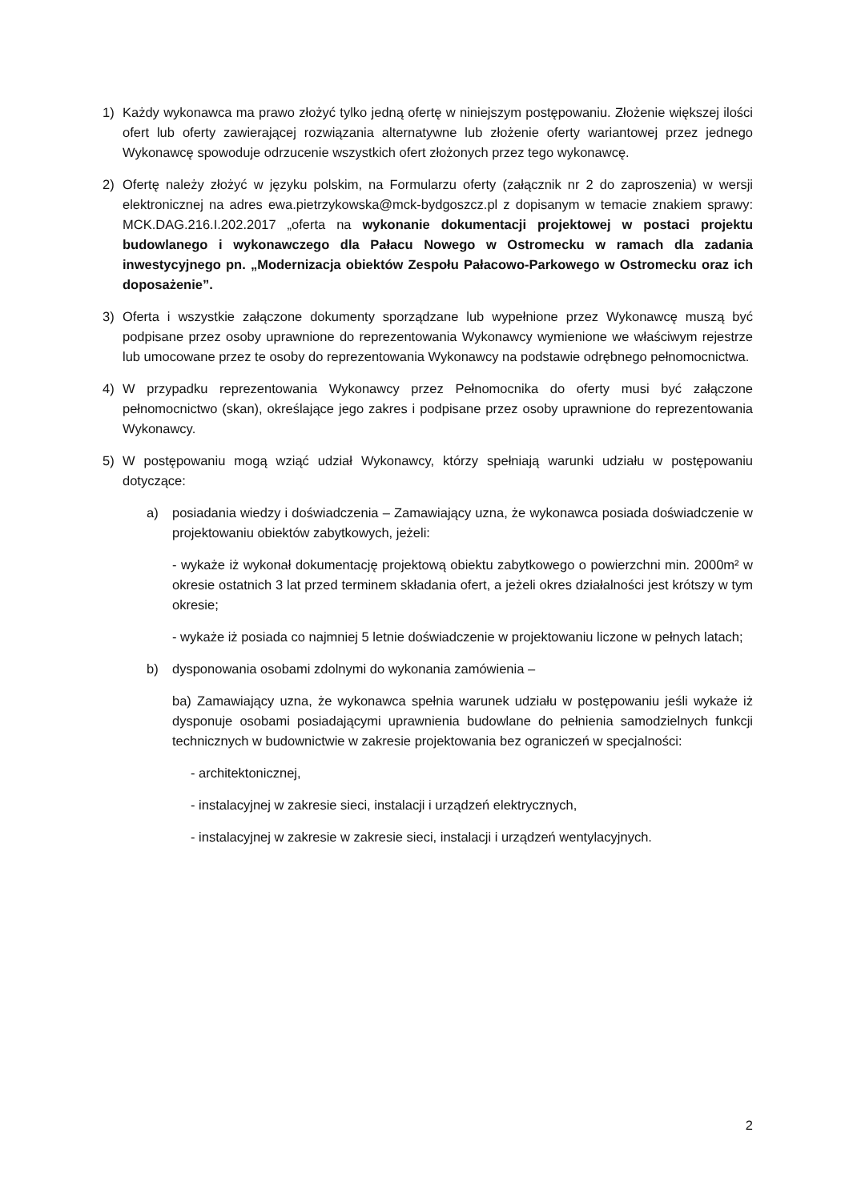1) Każdy wykonawca ma prawo złożyć tylko jedną ofertę w niniejszym postępowaniu. Złożenie większej ilości ofert lub oferty zawierającej rozwiązania alternatywne lub złożenie oferty wariantowej przez jednego Wykonawcę spowoduje odrzucenie wszystkich ofert złożonych przez tego wykonawcę.
2) Ofertę należy złożyć w języku polskim, na Formularzu oferty (załącznik nr 2 do zaproszenia) w wersji elektronicznej na adres ewa.pietrzykowska@mck-bydgoszcz.pl z dopisanym w temacie znakiem sprawy: MCK.DAG.216.I.202.2017 „oferta na wykonanie dokumentacji projektowej w postaci projektu budowlanego i wykonawczego dla Pałacu Nowego w Ostromecku w ramach dla zadania inwestycyjnego pn. „Modernizacja obiektów Zespołu Pałacowo-Parkowego w Ostromecku oraz ich doposażenie”.
3) Oferta i wszystkie załączone dokumenty sporządzane lub wypełnione przez Wykonawcę muszą być podpisane przez osoby uprawnione do reprezentowania Wykonawcy wymienione we właściwym rejestrze lub umocowane przez te osoby do reprezentowania Wykonawcy na podstawie odrębnego pełnomocnictwa.
4) W przypadku reprezentowania Wykonawcy przez Pełnomocnika do oferty musi być załączone pełnomocnictwo (skan), określające jego zakres i podpisane przez osoby uprawnione do reprezentowania Wykonawcy.
5) W postępowaniu mogą wziąć udział Wykonawcy, którzy spełniają warunki udziału w postępowaniu dotyczące:
a) posiadania wiedzy i doświadczenia – Zamawiający uzna, że wykonawca posiada doświadczenie w projektowaniu obiektów zabytkowych, jeżeli:
- wykaże iż wykonał dokumentację projektową obiektu zabytkowego o powierzchni min. 2000m² w okresie ostatnich 3 lat przed terminem składania ofert, a jeżeli okres działalności jest krótszy w tym okresie;
- wykaże iż posiada co najmniej 5 letnie doświadczenie w projektowaniu liczone w pełnych latach;
b) dysponowania osobami zdolnymi do wykonania zamówienia –
ba) Zamawiający uzna, że wykonawca spełnia warunek udziału w postępowaniu jeśli wykaże iż dysponuje osobami posiadającymi uprawnienia budowlane do pełnienia samodzielnych funkcji technicznych w budownictwie w zakresie projektowania bez ograniczeń w specjalności:
- architektonicznej,
- instalacyjnej w zakresie sieci, instalacji i urządzeń elektrycznych,
- instalacyjnej w zakresie w zakresie sieci, instalacji i urządzeń wentylacyjnych.
2